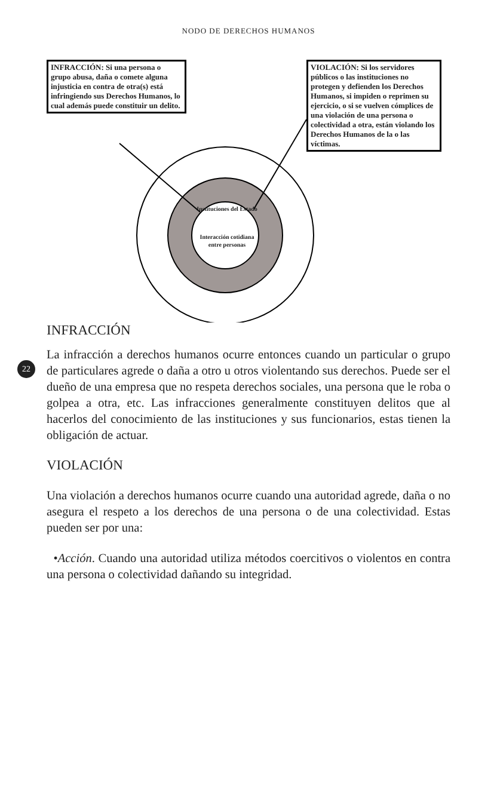NODO DE DERECHOS HUMANOS
INFRACCIÓN: Si una persona o grupo abusa, daña o comete alguna injusticia en contra de otra(s) está infringiendo sus Derechos Humanos, lo cual además puede constituir un delito.
VIOLACIÓN: Si los servidores públicos o las instituciones no protegen y defienden los Derechos Humanos, si impiden o reprimen su ejercicio, o si se vuelven cómplices de una violación de una persona o colectividad a otra, están violando los Derechos Humanos de la o las víctimas.
Instituciones del Estado
Interacción cotidiana entre personas
INFRACCIÓN
22
La infracción a derechos humanos ocurre entonces cuando un particular o grupo de particulares agrede o daña a otro u otros violentando sus derechos. Puede ser el dueño de una empresa que no respeta derechos sociales, una persona que le roba o golpea a otra, etc. Las infracciones generalmente constituyen delitos que al hacerlos del conocimiento de las instituciones y sus funcionarios, estas tienen la obligación de actuar.
VIOLACIÓN
Una violación a derechos humanos ocurre cuando una autoridad agrede, daña o no asegura el respeto a los derechos de una persona o de una colectividad. Estas pueden ser por una:
•Acción. Cuando una autoridad utiliza métodos coercitivos o violentos en contra una persona o colectividad dañando su integridad.